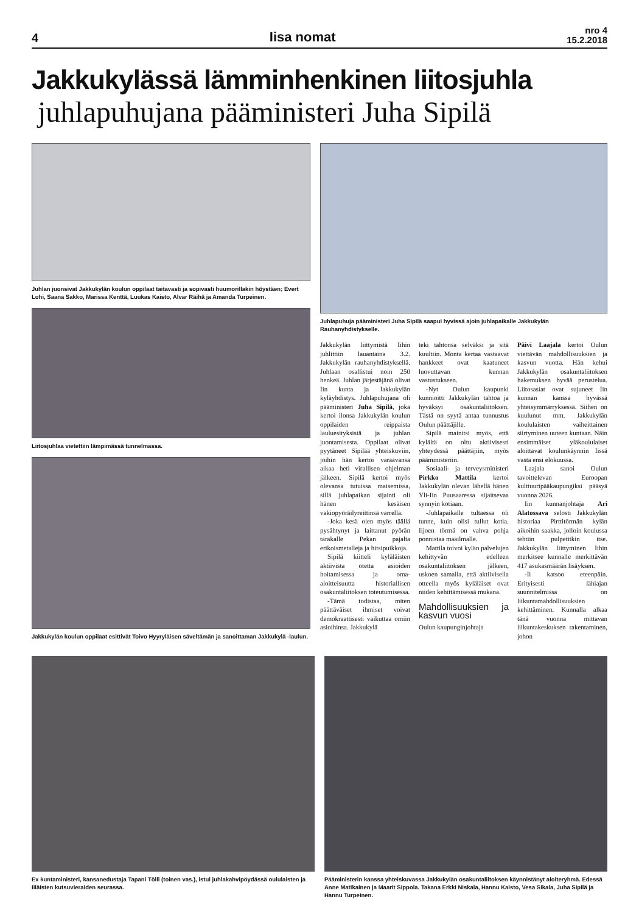4 Iisa nomat nro 4
15.2.2018
Jakkukylässä lämminhenkinen liitosjuhla
juhlapuhujana pääministeri Juha Sipilä
Juhlan juonsivat Jakkukylän koulun oppilaat taitavasti ja sopivasti huumorillakin höystäen; Evert Lohi, Saana Sakko, Marissa Kenttä, Luukas Kaisto, Alvar Räihä ja Amanda Turpeinen.
Liitosjuhlaa vietettiin lämpimässä tunnelmassa.
Jakkukylän koulun oppilaat esittivät Toivo Hyyryläisen säveltämän ja sanoittaman Jakkukylä -laulun.
Juhlapuhuja pääministeri Juha Sipilä saapui hyvissä ajoin juhlapaikalle Jakkukylän Rauhanyhdistykselle.
Jakkukylän liittymistä Iihin juhlittiin lauantaina 3.2. Jakkukylän rauhanyhdistyksellä. Juhlaan osallistui noin 250 henkeä. Juhlan järjestäjänä olivat Iin kunta ja Jakkukylän kyläyhdistys. Juhlapuhujana oli pääministeri Juha Sipilä, joka kertoi ilonsa Jakkukylän koulun oppilaiden reippaista lauluesityksistä ja juhlan juontamisesta. Oppilaat olivat pyytäneet Sipilää yhteiskuviin, joihin hän kertoi varaavansa aikaa heti virallisen ohjelman jälkeen. Sipilä kertoi myös olevansa tutuissa maisemissa, sillä juhlapaikan sijainti oli hänen kesäisen vakiopyöräilyreittinsä varrella.
-Joka kesä olen myös täällä pysähtynyt ja laittanut pyörän tarakalle Pekan pajalta erikoismetalleja ja hitsipuikkoja.
Sipilä kiitteli kyläläisten aktiivista otetta asioiden hoitamisessa ja oma-aloitteisuutta historiallisen osakuntaliitoksen toteutumisessa.
-Tämä todistaa, miten päättäväiset ihmiset voivat demokraattisesti vaikuttaa omiin asioihinsa. Jakkukylä
teki tahtonsa selväksi ja sitä kuultiin. Monta kertaa vastaavat hankkeet ovat kaatuneet luovuttavan kunnan vastustukseen.
-Nyt Oulun kaupunki kunnioitti Jakkukylän tahtoa ja hyväksyi osakuntaliitoksen. Tästä on syytä antaa tunnustus Oulun päättäjille.
Sipilä mainitsi myös, että kylältä on oltu aktiivisesti yhteydessä päättäjiin, myös pääministeriin.
Sosiaali- ja terveysministeri Pirkko Mattila kertoi Jakkukylän olevan lähellä hänen Yli-Iin Puusaaressa sijaitsevaa synnyin kotiaan.
-Juhlapaikalle tultaessa oli tunne, kuin olisi tullut kotia. Iijoen törmä on vahva pohja ponnistaa maailmalle.
Mattila toivoi kylän palvelujen kehittyvän edelleen osakuntaliitoksen jälkeen, uskoen samalla, että aktiivisella otteella myös kyläläiset ovat niiden kehittämisessä mukana.
Mahdollisuuksien ja kasvun vuosi
Oulun kaupunginjohtaja
Päivi Laajala kertoi Oulun viettävän mahdollisuuksien ja kasvun vuotta. Hän kehui Jakkukylän osakuntaliitoksen hakemuksen hyvää perustelua. Liitosasiat ovat sujuneet Iin kunnan kanssa hyvässä yhteisymmärryksessä. Siihen on kuulunut mm. Jakkukylän koululaisten vaiheittainen siirtyminen uuteen kuntaan. Näin ensimmäiset yläkoululaiset aloittavat koulunkäynnin Iissä vasta ensi elokuussa.
Laajala sanoi Oulun tavoittelevan Euroopan kulttuuripääkaupungiksi pääsyä vuonna 2026.
Iin kunnanjohtaja Ari Alatossava selosti Jakkukylän historiaa Pirttitörmän kylän aikoihin saakka, jolloin koulussa tehtiin pulpetitkin itse. Jakkukylän liittyminen Iihin merkitsee kunnalle merkittävän 417 asukasmäärän lisäyksen.
-Ii katsoo eteenpäin. Erityisesti lähiajan suunnitelmissa on liikuntamahdollisuuksien kehittäminen. Kunnalla alkaa tänä vuonna mittavan liikuntakeskuksen rakentaminen, johon
Ex kuntaministeri, kansanedustaja Tapani Tölli (toinen vas.), istui juhlakahvipöydässä oululaisten ja iiläisten kutsuvieraiden seurassa.
Pääministerin kanssa yhteiskuvassa Jakkukylän osakuntaliitoksen käynnistänyt aloiteryhmä. Edessä Anne Matikainen ja Maarit Sippola. Takana Erkki Niskala, Hannu Kaisto, Vesa Sikala, Juha Sipilä ja Hannu Turpeinen.